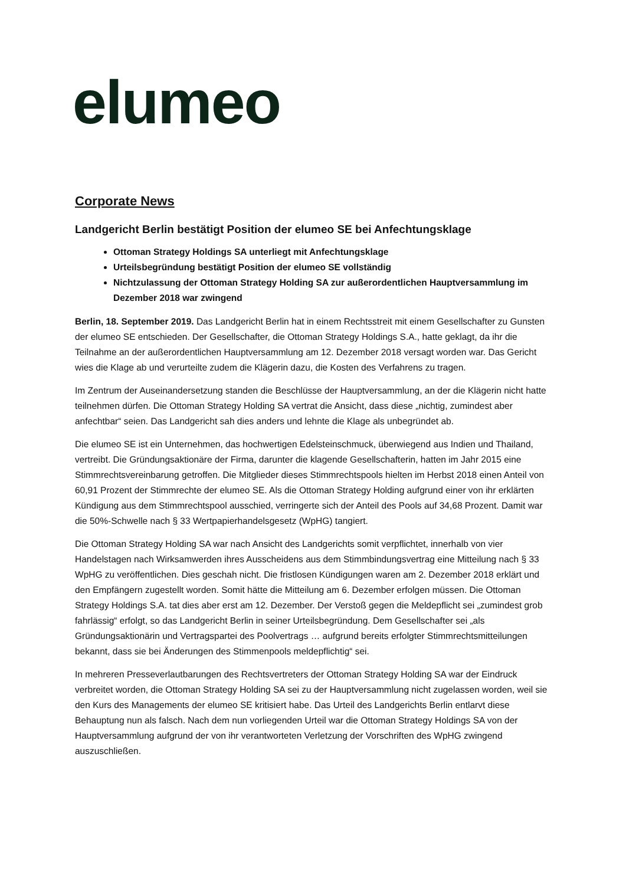elumeo
Corporate News
Landgericht Berlin bestätigt Position der elumeo SE bei Anfechtungsklage
Ottoman Strategy Holdings SA unterliegt mit Anfechtungsklage
Urteilsbegründung bestätigt Position der elumeo SE vollständig
Nichtzulassung der Ottoman Strategy Holding SA zur außerordentlichen Hauptversammlung im Dezember 2018 war zwingend
Berlin, 18. September 2019. Das Landgericht Berlin hat in einem Rechtsstreit mit einem Gesellschafter zu Gunsten der elumeo SE entschieden. Der Gesellschafter, die Ottoman Strategy Holdings S.A., hatte geklagt, da ihr die Teilnahme an der außerordentlichen Hauptversammlung am 12. Dezember 2018 versagt worden war. Das Gericht wies die Klage ab und verurteilte zudem die Klägerin dazu, die Kosten des Verfahrens zu tragen.
Im Zentrum der Auseinandersetzung standen die Beschlüsse der Hauptversammlung, an der die Klägerin nicht hatte teilnehmen dürfen. Die Ottoman Strategy Holding SA vertrat die Ansicht, dass diese „nichtig, zumindest aber anfechtbar“ seien. Das Landgericht sah dies anders und lehnte die Klage als unbegründet ab.
Die elumeo SE ist ein Unternehmen, das hochwertigen Edelsteinschmuck, überwiegend aus Indien und Thailand, vertreibt. Die Gründungsaktionäre der Firma, darunter die klagende Gesellschafterin, hatten im Jahr 2015 eine Stimmrechtsvereinbarung getroffen. Die Mitglieder dieses Stimmrechtspools hielten im Herbst 2018 einen Anteil von 60,91 Prozent der Stimmrechte der elumeo SE. Als die Ottoman Strategy Holding aufgrund einer von ihr erklärten Kündigung aus dem Stimmrechtspool ausschied, verringerte sich der Anteil des Pools auf 34,68 Prozent. Damit war die 50%-Schwelle nach § 33 Wertpapierhandelsgesetz (WpHG) tangiert.
Die Ottoman Strategy Holding SA war nach Ansicht des Landgerichts somit verpflichtet, innerhalb von vier Handelstagen nach Wirksamwerden ihres Ausscheidens aus dem Stimmbindungsvertrag eine Mitteilung nach § 33 WpHG zu veröffentlichen. Dies geschah nicht. Die fristlosen Kündigungen waren am 2. Dezember 2018 erklärt und den Empfängern zugestellt worden. Somit hätte die Mitteilung am 6. Dezember erfolgen müssen. Die Ottoman Strategy Holdings S.A. tat dies aber erst am 12. Dezember. Der Verstoß gegen die Meldepflicht sei „zumindest grob fahrlässig“ erfolgt, so das Landgericht Berlin in seiner Urteilsbegründung. Dem Gesellschafter sei „als Gründungsaktionärin und Vertragspartei des Poolvertrags … aufgrund bereits erfolgter Stimmrechtsmitteilungen bekannt, dass sie bei Änderungen des Stimmenpools meldepflichtig“ sei.
In mehreren Presseverlautbarungen des Rechtsvertreters der Ottoman Strategy Holding SA war der Eindruck verbreitet worden, die Ottoman Strategy Holding SA sei zu der Hauptversammlung nicht zugelassen worden, weil sie den Kurs des Managements der elumeo SE kritisiert habe. Das Urteil des Landgerichts Berlin entlarvt diese Behauptung nun als falsch. Nach dem nun vorliegenden Urteil war die Ottoman Strategy Holdings SA von der Hauptversammlung aufgrund der von ihr verantworteten Verletzung der Vorschriften des WpHG zwingend auszuschließen.